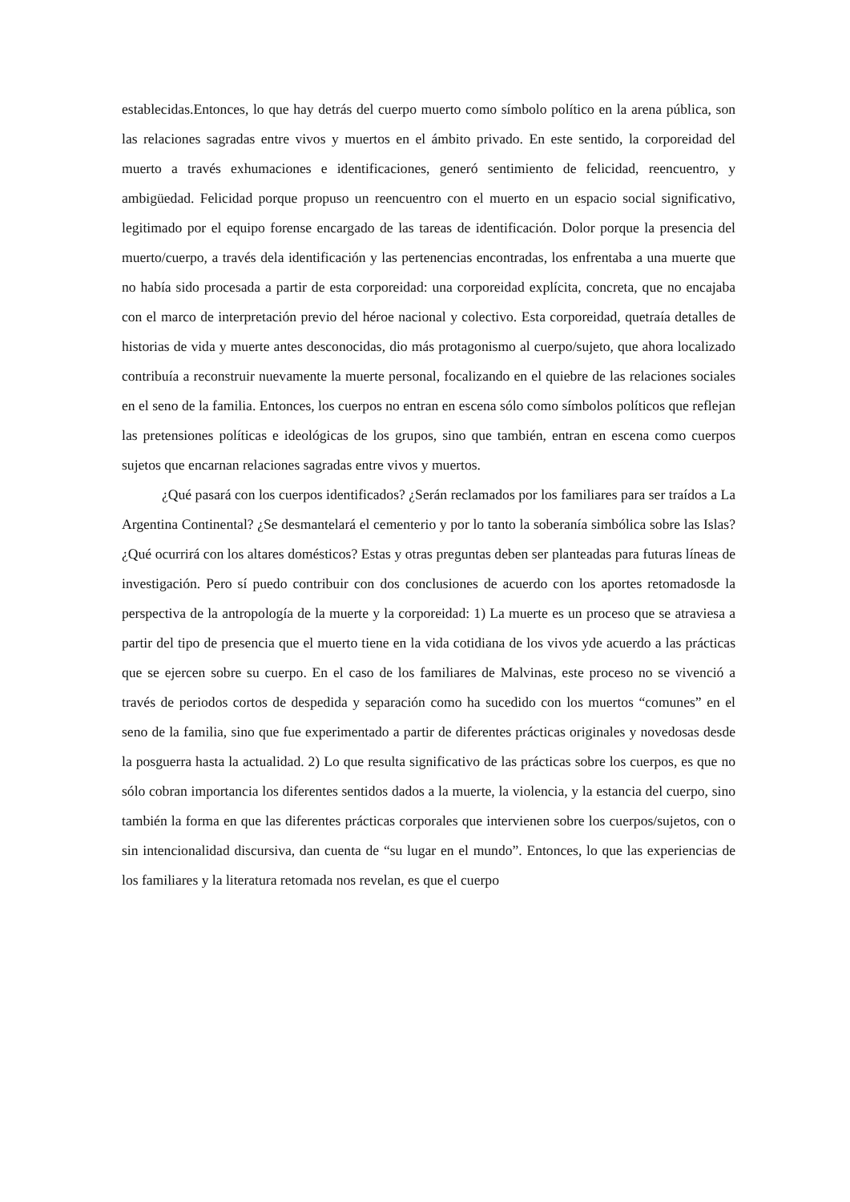establecidas.Entonces, lo que hay detrás del cuerpo muerto como símbolo político en la arena pública, son las relaciones sagradas entre vivos y muertos en el ámbito privado. En este sentido, la corporeidad del muerto a través exhumaciones e identificaciones, generó sentimiento de felicidad, reencuentro, y ambigüedad. Felicidad porque propuso un reencuentro con el muerto en un espacio social significativo, legitimado por el equipo forense encargado de las tareas de identificación. Dolor porque la presencia del muerto/cuerpo, a través dela identificación y las pertenencias encontradas, los enfrentaba a una muerte que no había sido procesada a partir de esta corporeidad: una corporeidad explícita, concreta, que no encajaba con el marco de interpretación previo del héroe nacional y colectivo. Esta corporeidad, quetraía detalles de historias de vida y muerte antes desconocidas, dio más protagonismo al cuerpo/sujeto, que ahora localizado contribuía a reconstruir nuevamente la muerte personal, focalizando en el quiebre de las relaciones sociales en el seno de la familia. Entonces, los cuerpos no entran en escena sólo como símbolos políticos que reflejan las pretensiones políticas e ideológicas de los grupos, sino que también, entran en escena como cuerpos sujetos que encarnan relaciones sagradas entre vivos y muertos.
¿Qué pasará con los cuerpos identificados? ¿Serán reclamados por los familiares para ser traídos a La Argentina Continental? ¿Se desmantelará el cementerio y por lo tanto la soberanía simbólica sobre las Islas? ¿Qué ocurrirá con los altares domésticos? Estas y otras preguntas deben ser planteadas para futuras líneas de investigación. Pero sí puedo contribuir con dos conclusiones de acuerdo con los aportes retomadosde la perspectiva de la antropología de la muerte y la corporeidad: 1) La muerte es un proceso que se atraviesa a partir del tipo de presencia que el muerto tiene en la vida cotidiana de los vivos yde acuerdo a las prácticas que se ejercen sobre su cuerpo. En el caso de los familiares de Malvinas, este proceso no se vivenció a través de periodos cortos de despedida y separación como ha sucedido con los muertos “comunes” en el seno de la familia, sino que fue experimentado a partir de diferentes prácticas originales y novedosas desde la posguerra hasta la actualidad. 2) Lo que resulta significativo de las prácticas sobre los cuerpos, es que no sólo cobran importancia los diferentes sentidos dados a la muerte, la violencia, y la estancia del cuerpo, sino también la forma en que las diferentes prácticas corporales que intervienen sobre los cuerpos/sujetos, con o sin intencionalidad discursiva, dan cuenta de “su lugar en el mundo”. Entonces, lo que las experiencias de los familiares y la literatura retomada nos revelan, es que el cuerpo